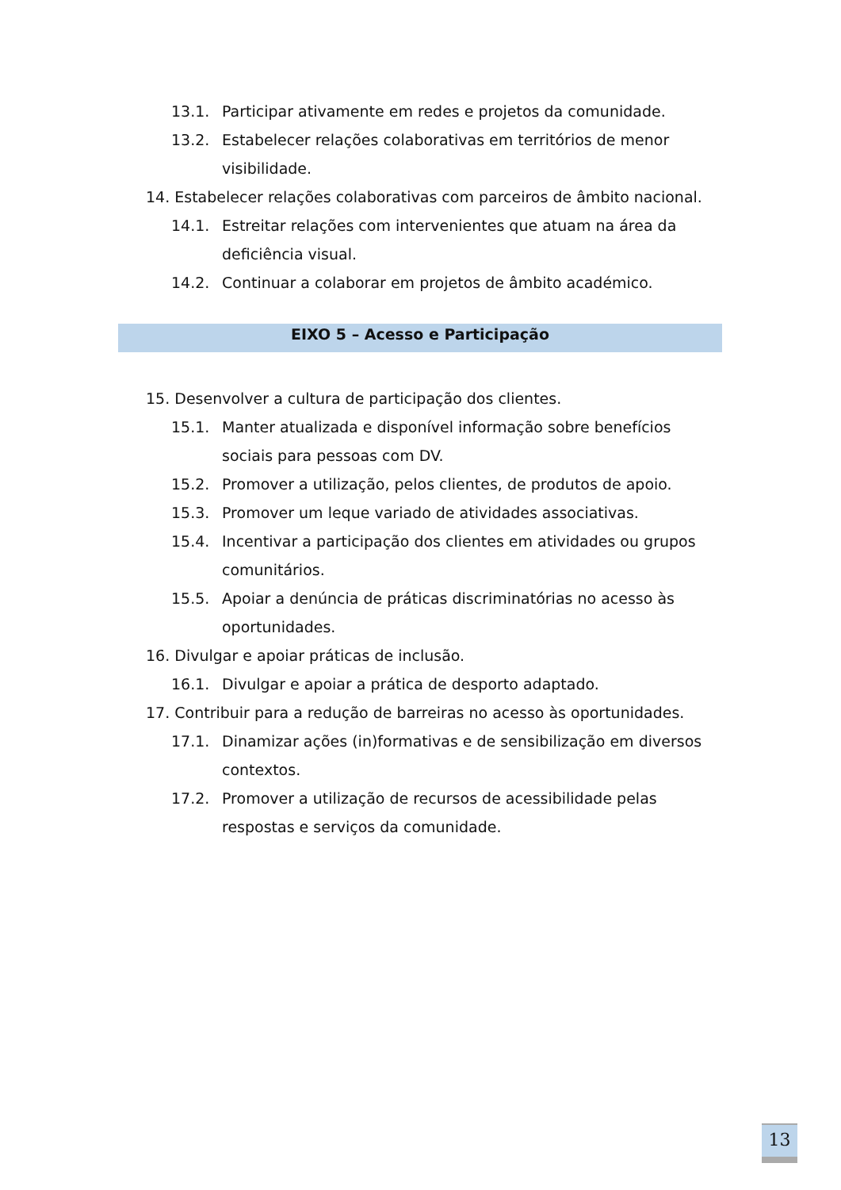13.1. Participar ativamente em redes e projetos da comunidade.
13.2. Estabelecer relações colaborativas em territórios de menor visibilidade.
14. Estabelecer relações colaborativas com parceiros de âmbito nacional.
14.1. Estreitar relações com intervenientes que atuam na área da deficiência visual.
14.2. Continuar a colaborar em projetos de âmbito académico.
EIXO 5 – Acesso e Participação
15. Desenvolver a cultura de participação dos clientes.
15.1. Manter atualizada e disponível informação sobre benefícios sociais para pessoas com DV.
15.2. Promover a utilização, pelos clientes, de produtos de apoio.
15.3. Promover um leque variado de atividades associativas.
15.4. Incentivar a participação dos clientes em atividades ou grupos comunitários.
15.5. Apoiar a denúncia de práticas discriminatórias no acesso às oportunidades.
16. Divulgar e apoiar práticas de inclusão.
16.1. Divulgar e apoiar a prática de desporto adaptado.
17. Contribuir para a redução de barreiras no acesso às oportunidades.
17.1. Dinamizar ações (in)formativas e de sensibilização em diversos contextos.
17.2. Promover a utilização de recursos de acessibilidade pelas respostas e serviços da comunidade.
13